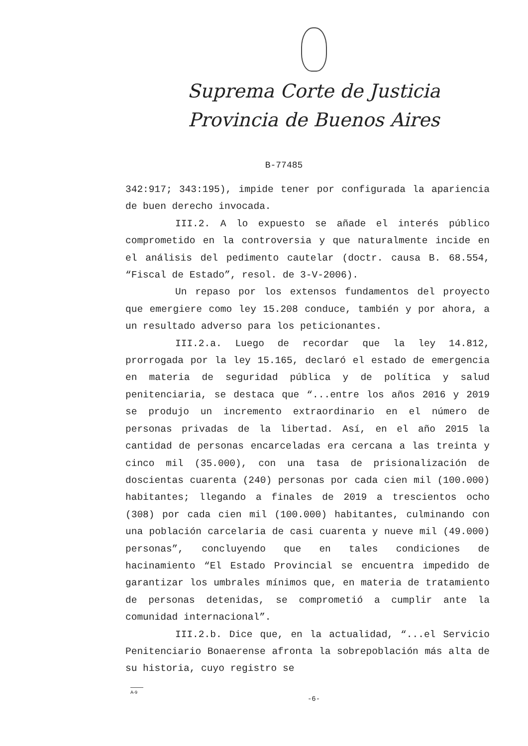Suprema Corte de Justicia
Provincia de Buenos Aires
B-77485
342:917; 343:195), impide tener por configurada la apariencia de buen derecho invocada.
III.2. A lo expuesto se añade el interés público comprometido en la controversia y que naturalmente incide en el análisis del pedimento cautelar (doctr. causa B. 68.554, “Fiscal de Estado”, resol. de 3-V-2006).
Un repaso por los extensos fundamentos del proyecto que emergiere como ley 15.208 conduce, también y por ahora, a un resultado adverso para los peticionantes.
III.2.a. Luego de recordar que la ley 14.812, prorrogada por la ley 15.165, declaró el estado de emergencia en materia de seguridad pública y de política y salud penitenciaria, se destaca que “...entre los años 2016 y 2019 se produjo un incremento extraordinario en el número de personas privadas de la libertad. Así, en el año 2015 la cantidad de personas encarceladas era cercana a las treinta y cinco mil (35.000), con una tasa de prisionalización de doscientas cuarenta (240) personas por cada cien mil (100.000) habitantes; llegando a finales de 2019 a trescientos ocho (308) por cada cien mil (100.000) habitantes, culminando con una población carcelaria de casi cuarenta y nueve mil (49.000) personas”, concluyendo que en tales condiciones de hacinamiento “El Estado Provincial se encuentra impedido de garantizar los umbrales mínimos que, en materia de tratamiento de personas detenidas, se comprometió a cumplir ante la comunidad internacional”.
III.2.b. Dice que, en la actualidad, “...el Servicio Penitenciario Bonaerense afronta la sobrepoblación más alta de su historia, cuyo registro se
A-9
-6-